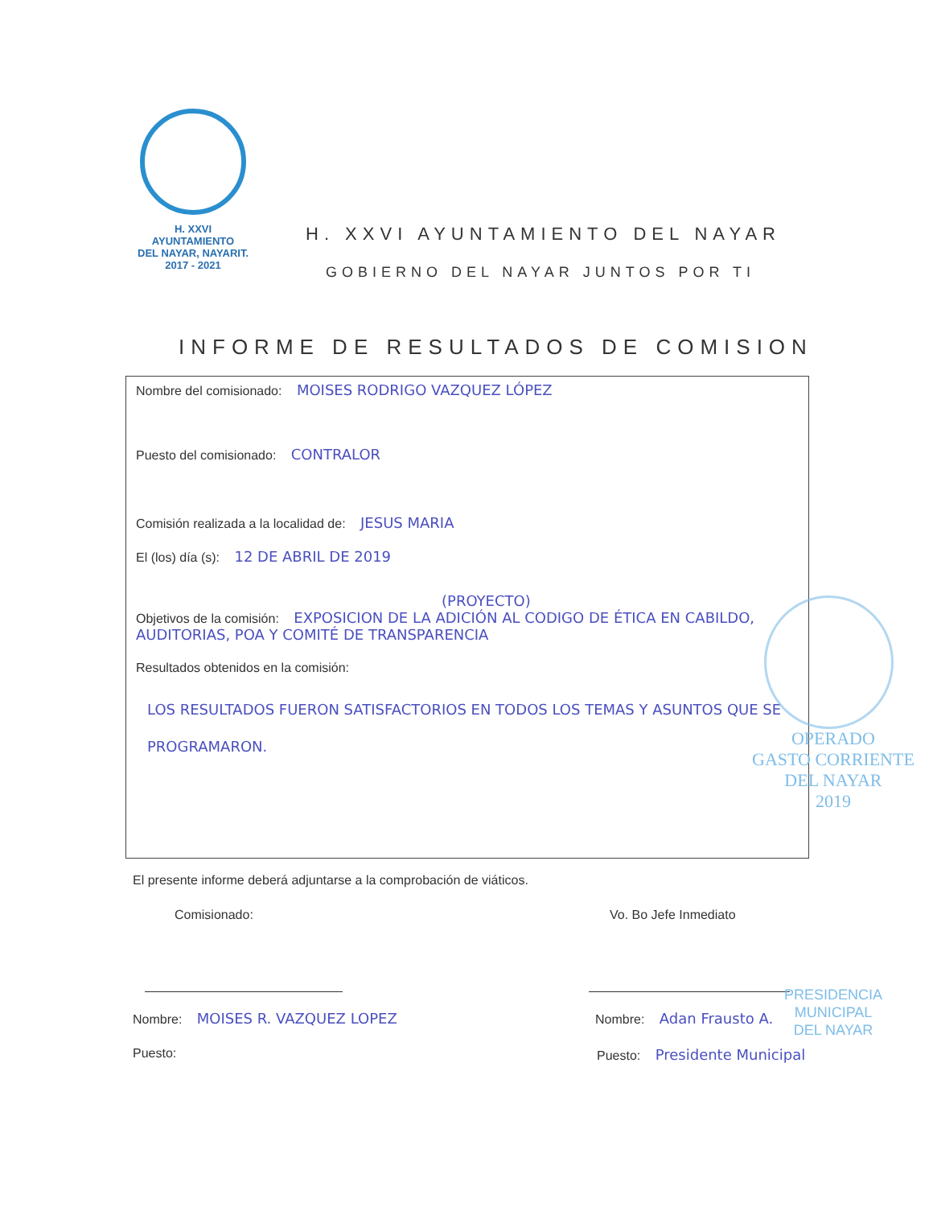H. XXVI AYUNTAMIENTO
DEL NAYAR, NAYARIT.
2017 - 2021
H. XXVI AYUNTAMIENTO DEL NAYAR
GOBIERNO DEL NAYAR JUNTOS POR TI
INFORME DE RESULTADOS DE COMISION
Nombre del comisionado: MOISES RODRIGO VAZQUEZ LÓPEZ
Puesto del comisionado: CONTRALOR
Comisión realizada a la localidad de: JESUS MARIA
El (los) día (s): 12 DE ABRIL DE 2019
(PROYECTO)
Objetivos de la comisión: EXPOSICION DE LA ADICIÓN AL CODIGO DE ÉTICA EN CABILDO, AUDITORIAS, POA Y COMITÉ DE TRANSPARENCIA
Resultados obtenidos en la comisión:
LOS RESULTADOS FUERON SATISFACTORIOS EN TODOS LOS TEMAS Y ASUNTOS QUE SE PROGRAMARON.
OPERADO
GASTO CORRIENTE
DEL NAYAR
2019
El presente informe deberá adjuntarse a la comprobación de viáticos.
Comisionado: Vo. Bo Jefe Inmediato
Nombre: MOISES R. VAZQUEZ LOPEZ
Puesto:
Nombre: Adan Frausto A.
Puesto: Presidente Municipal
PRESIDENCIA
MUNICIPAL
DEL NAYAR